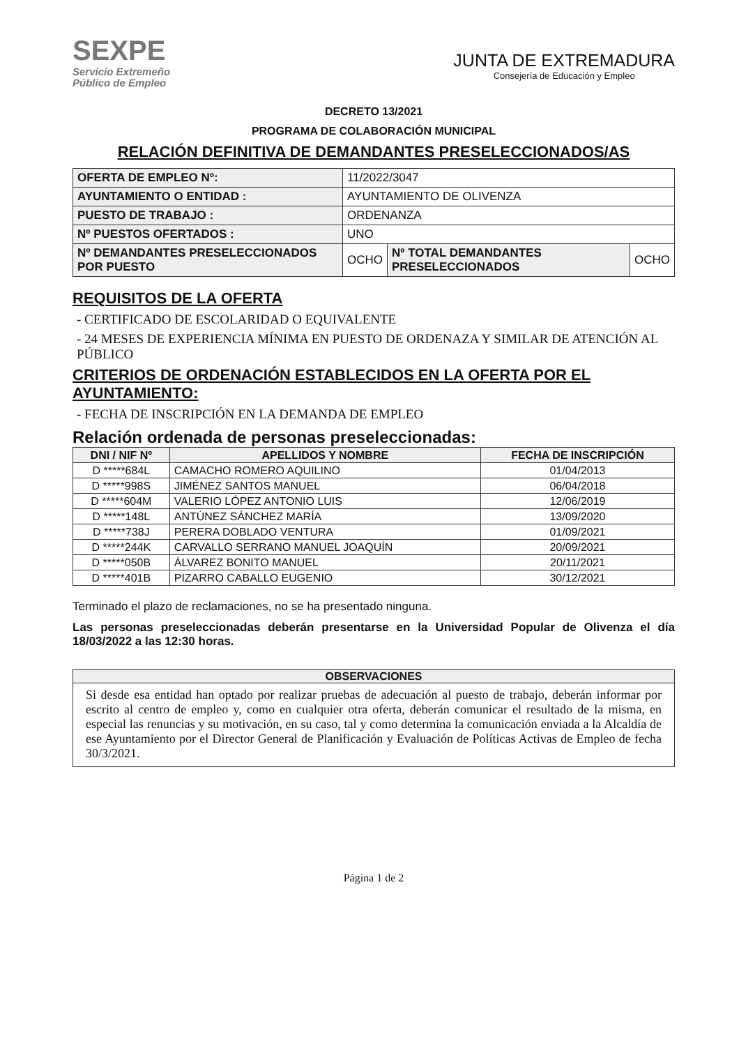SEXPE
Servicio Extremeño
Público de Empleo
JUNTA DE EXTREMADURA
Consejería de Educación y Empleo
DECRETO 13/2021
PROGRAMA DE COLABORACIÓN MUNICIPAL
RELACIÓN DEFINITIVA DE DEMANDANTES PRESELECCIONADOS/AS
| OFERTA DE EMPLEO Nº: | 11/2022/3047 | | |
| AYUNTAMIENTO O ENTIDAD : | AYUNTAMIENTO DE OLIVENZA | | |
| PUESTO DE TRABAJO : | ORDENANZA | | |
| Nº PUESTOS OFERTADOS : | UNO | | |
| Nº DEMANDANTES PRESELECCIONADOS POR PUESTO | OCHO | Nº TOTAL DEMANDANTES PRESELECCIONADOS | OCHO |
REQUISITOS DE LA OFERTA
- CERTIFICADO DE ESCOLARIDAD O EQUIVALENTE
- 24 MESES DE EXPERIENCIA MÍNIMA EN PUESTO DE ORDENAZA Y SIMILAR DE ATENCIÓN AL PÚBLICO
CRITERIOS DE ORDENACIÓN ESTABLECIDOS EN LA OFERTA POR EL AYUNTAMIENTO:
- FECHA DE INSCRIPCIÓN EN LA DEMANDA DE EMPLEO
Relación ordenada de personas preseleccionadas:
| DNI / NIF Nº | APELLIDOS Y NOMBRE | FECHA DE INSCRIPCIÓN |
| --- | --- | --- |
| D *****684L | CAMACHO ROMERO AQUILINO | 01/04/2013 |
| D *****998S | JIMÉNEZ SANTOS MANUEL | 06/04/2018 |
| D *****604M | VALERIO LÓPEZ ANTONIO LUIS | 12/06/2019 |
| D *****148L | ANTÚNEZ SÁNCHEZ MARÍA | 13/09/2020 |
| D *****738J | PERERA DOBLADO VENTURA | 01/09/2021 |
| D *****244K | CARVALLO SERRANO MANUEL JOAQUÍN | 20/09/2021 |
| D *****050B | ÁLVAREZ BONITO MANUEL | 20/11/2021 |
| D *****401B | PIZARRO CABALLO EUGENIO | 30/12/2021 |
Terminado el plazo de reclamaciones, no se ha presentado ninguna.
Las personas preseleccionadas deberán presentarse en la Universidad Popular de Olivenza el día 18/03/2022 a las 12:30 horas.
OBSERVACIONES
Si desde esa entidad han optado por realizar pruebas de adecuación al puesto de trabajo, deberán informar por escrito al centro de empleo y, como en cualquier otra oferta, deberán comunicar el resultado de la misma, en especial las renuncias y su motivación, en su caso, tal y como determina la comunicación enviada a la Alcaldía de ese Ayuntamiento por el Director General de Planificación y Evaluación de Políticas Activas de Empleo de fecha 30/3/2021.
Página 1 de 2